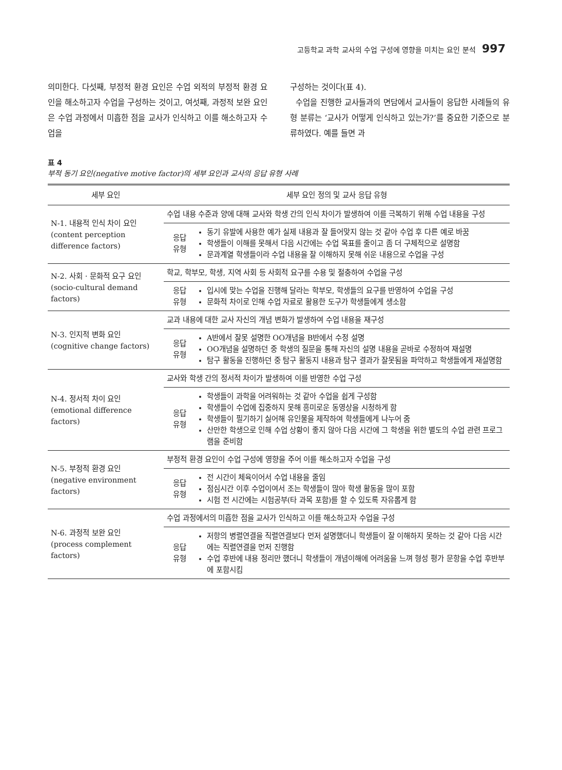고등학교 과학 교사의 수업 구성에 영향을 미치는 요인 분석 997
의미한다. 다섯째, 부정적 환경 요인은 수업 외적의 부정적 환경 요인을 해소하고자 수업을 구성하는 것이고, 여섯째, 과정적 보완 요인은 수업 과정에서 미흡한 점을 교사가 인식하고 이를 해소하고자 수업을
구성하는 것이다(표 4).
수업을 진행한 교사들과의 면담에서 교사들이 응답한 사례들의 유형 분류는 ‘교사가 어떻게 인식하고 있는가?’를 중요한 기준으로 분류하였다. 예를 들면 과
표 4
부적 동기 요인(negative motive factor)의 세부 요인과 교사의 응답 유형 사례
| 세부 요인 | 세부 요인 정의 및 교사 응답 유형 | |
| --- | --- | --- |
| N-1. 내용적 인식 차이 요인 (content perception difference factors) | 수업 내용 수준과 양에 대해 교사와 학생 간의 인식 차이가 발생하여 이를 극복하기 위해 수업 내용을 구성 | |
| | 응답 유형 | 동기 유발에 사용한 예가 실제 내용과 잘 들어맞지 않는 것 같아 수업 후 다른 예로 바꿈 학생들이 이해를 못해서 다음 시간에는 수업 목표를 줄이고 좀 더 구체적으로 설명함 문과계열 학생들이라 수업 내용을 잘 이해하지 못해 쉬운 내용으로 수업을 구성 |
| N-2. 사회 · 문화적 요구 요인 (socio-cultural demand factors) | 학교, 학부모, 학생, 지역 사회 등 사회적 요구를 수용 및 절충하여 수업을 구성 | |
| | 응답 유형 | 입시에 맞는 수업을 진행해 달라는 학부모, 학생들의 요구를 반영하여 수업을 구성 문화적 차이로 인해 수업 자료로 활용한 도구가 학생들에게 생소함 |
| N-3. 인지적 변화 요인 (cognitive change factors) | 교과 내용에 대한 교사 자신의 개념 변화가 발생하여 수업 내용을 재구성 | |
| | 응답 유형 | A반에서 잘못 설명한 OO개념을 B반에서 수정 설명 OO개념을 설명하던 중 학생의 질문을 통해 자신의 설명 내용을 곧바로 수정하여 재설명 탐구 활동을 진행하던 중 탐구 활동지 내용과 탐구 결과가 잘못됨을 파악하고 학생들에게 재설명함 |
| N-4. 정서적 차이 요인 (emotional difference factors) | 교사와 학생 간의 정서적 차이가 발생하여 이를 반영한 수업 구성 | |
| | 응답 유형 | 학생들이 과학을 어려워하는 것 같아 수업을 쉽게 구성함 학생들이 수업에 집중하지 못해 흥미로운 동영상을 시청하게 함 학생들이 필기하기 싫어해 유인물을 제작하여 학생들에게 나누어 줌 산만한 학생으로 인해 수업 상황이 좋지 않아 다음 시간에 그 학생을 위한 별도의 수업 관련 프로그램을 준비함 |
| N-5. 부정적 환경 요인 (negative environment factors) | 부정적 환경 요인이 수업 구성에 영향을 주어 이를 해소하고자 수업을 구성 | |
| | 응답 유형 | 전 시간이 체육이어서 수업 내용을 줄임 점심시간 이후 수업이여서 조는 학생들이 많아 학생 활동을 많이 포함 시험 전 시간에는 시험공부(타 과목 포함)를 할 수 있도록 자유롭게 함 |
| N-6. 과정적 보완 요인 (process complement factors) | 수업 과정에서의 미흡한 점을 교사가 인식하고 이를 해소하고자 수업을 구성 | |
| | 응답 유형 | 저항의 병렬연결을 직렬연결보다 먼저 설명했더니 학생들이 잘 이해하지 못하는 것 같아 다음 시간에는 직렬연결을 먼저 진행함 수업 후반에 내용 정리만 했더니 학생들이 개념이해에 어려움을 느껴 형성 평가 문항을 수업 후반부에 포함시킴 |